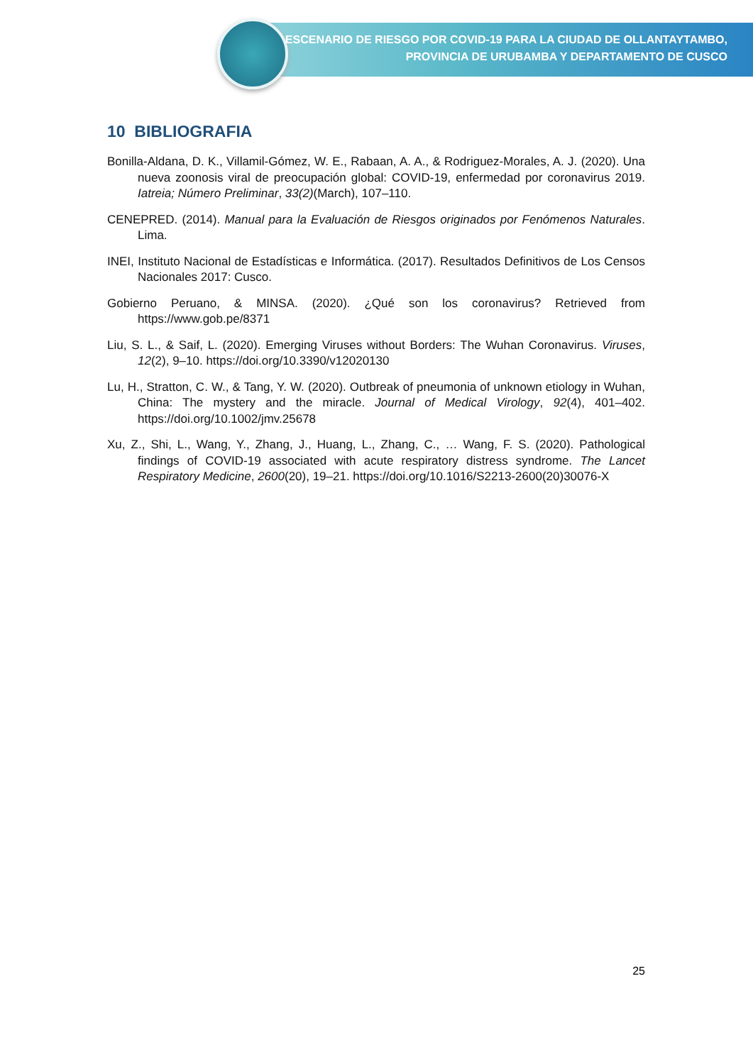ESCENARIO DE RIESGO POR COVID-19 PARA LA CIUDAD DE OLLANTAYTAMBO,
PROVINCIA DE URUBAMBA Y DEPARTAMENTO DE CUSCO
10 BIBLIOGRAFIA
Bonilla-Aldana, D. K., Villamil-Gómez, W. E., Rabaan, A. A., & Rodriguez-Morales, A. J. (2020). Una nueva zoonosis viral de preocupación global: COVID-19, enfermedad por coronavirus 2019. Iatreia; Número Preliminar, 33(2)(March), 107–110.
CENEPRED. (2014). Manual para la Evaluación de Riesgos originados por Fenómenos Naturales. Lima.
INEI, Instituto Nacional de Estadísticas e Informática. (2017). Resultados Definitivos de Los Censos Nacionales 2017: Cusco.
Gobierno Peruano, & MINSA. (2020). ¿Qué son los coronavirus? Retrieved from https://www.gob.pe/8371
Liu, S. L., & Saif, L. (2020). Emerging Viruses without Borders: The Wuhan Coronavirus. Viruses, 12(2), 9–10. https://doi.org/10.3390/v12020130
Lu, H., Stratton, C. W., & Tang, Y. W. (2020). Outbreak of pneumonia of unknown etiology in Wuhan, China: The mystery and the miracle. Journal of Medical Virology, 92(4), 401–402. https://doi.org/10.1002/jmv.25678
Xu, Z., Shi, L., Wang, Y., Zhang, J., Huang, L., Zhang, C., … Wang, F. S. (2020). Pathological findings of COVID-19 associated with acute respiratory distress syndrome. The Lancet Respiratory Medicine, 2600(20), 19–21. https://doi.org/10.1016/S2213-2600(20)30076-X
25